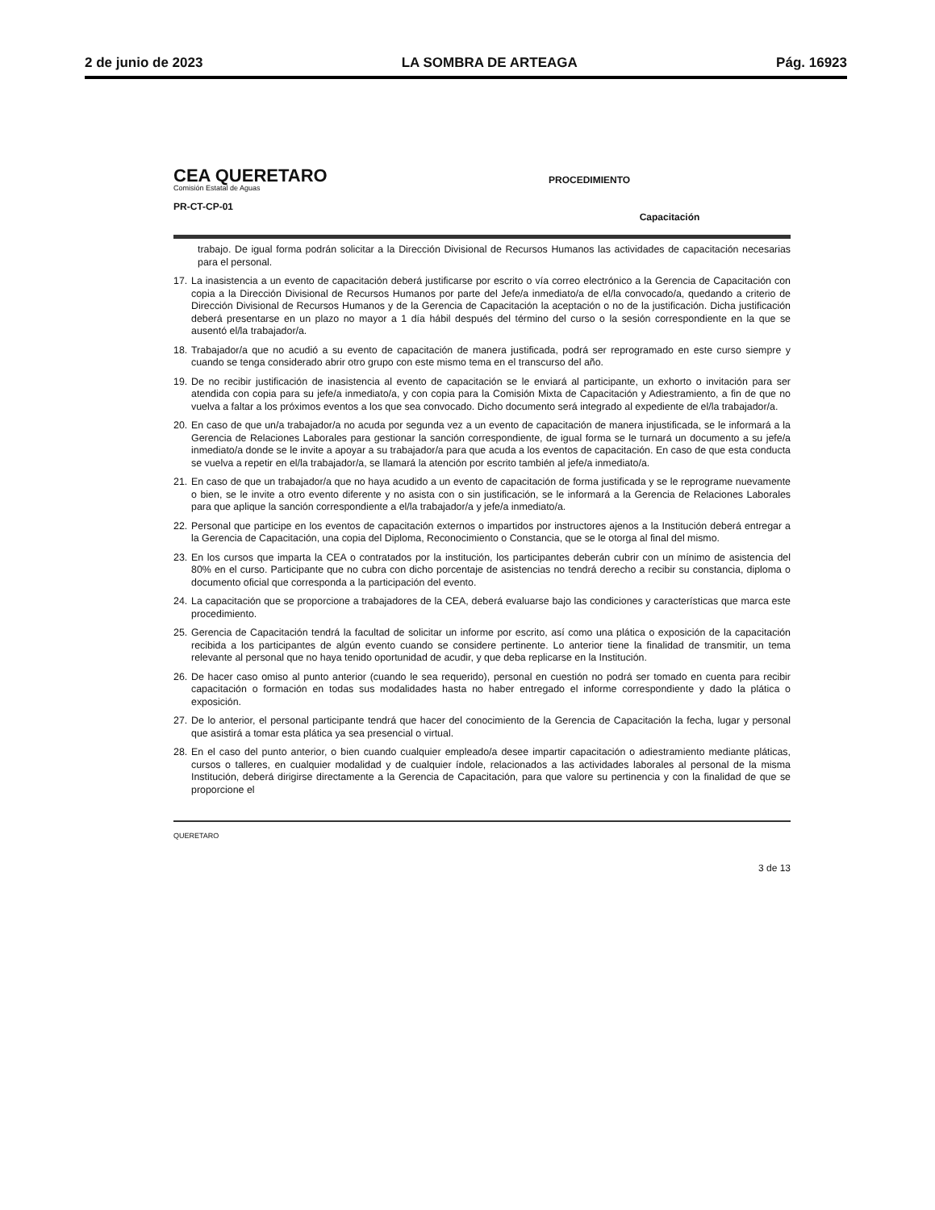2 de junio de 2023 LA SOMBRA DE ARTEAGA Pág. 16923
CEA QUERETARO
Comisión Estatal de Aguas
PR-CT-CP-01
PROCEDIMIENTO
Capacitación
trabajo. De igual forma podrán solicitar a la Dirección Divisional de Recursos Humanos las actividades de capacitación necesarias para el personal.
17.
La inasistencia a un evento de capacitación deberá justificarse por escrito o vía correo electrónico a la Gerencia de Capacitación con copia a la Dirección Divisional de Recursos Humanos por parte del Jefe/a inmediato/a de el/la convocado/a, quedando a criterio de Dirección Divisional de Recursos Humanos y de la Gerencia de Capacitación la aceptación o no de la justificación. Dicha justificación deberá presentarse en un plazo no mayor a 1 día hábil después del término del curso o la sesión correspondiente en la que se ausentó el/la trabajador/a.
18.
Trabajador/a que no acudió a su evento de capacitación de manera justificada, podrá ser reprogramado en este curso siempre y cuando se tenga considerado abrir otro grupo con este mismo tema en el transcurso del año.
19.
De no recibir justificación de inasistencia al evento de capacitación se le enviará al participante, un exhorto o invitación para ser atendida con copia para su jefe/a inmediato/a, y con copia para la Comisión Mixta de Capacitación y Adiestramiento, a fin de que no vuelva a faltar a los próximos eventos a los que sea convocado. Dicho documento será integrado al expediente de el/la trabajador/a.
20.
En caso de que un/a trabajador/a no acuda por segunda vez a un evento de capacitación de manera injustificada, se le informará a la Gerencia de Relaciones Laborales para gestionar la sanción correspondiente, de igual forma se le turnará un documento a su jefe/a inmediato/a donde se le invite a apoyar a su trabajador/a para que acuda a los eventos de capacitación. En caso de que esta conducta se vuelva a repetir en el/la trabajador/a, se llamará la atención por escrito también al jefe/a inmediato/a.
21.
En caso de que un trabajador/a que no haya acudido a un evento de capacitación de forma justificada y se le reprograme nuevamente o bien, se le invite a otro evento diferente y no asista con o sin justificación, se le informará a la Gerencia de Relaciones Laborales para que aplique la sanción correspondiente a el/la trabajador/a y jefe/a inmediato/a.
22.
Personal que participe en los eventos de capacitación externos o impartidos por instructores ajenos a la Institución deberá entregar a la Gerencia de Capacitación, una copia del Diploma, Reconocimiento o Constancia, que se le otorga al final del mismo.
23.
En los cursos que imparta la CEA o contratados por la institución, los participantes deberán cubrir con un mínimo de asistencia del 80% en el curso. Participante que no cubra con dicho porcentaje de asistencias no tendrá derecho a recibir su constancia, diploma o documento oficial que corresponda a la participación del evento.
24.
La capacitación que se proporcione a trabajadores de la CEA, deberá evaluarse bajo las condiciones y características que marca este procedimiento.
25.
Gerencia de Capacitación tendrá la facultad de solicitar un informe por escrito, así como una plática o exposición de la capacitación recibida a los participantes de algún evento cuando se considere pertinente. Lo anterior tiene la finalidad de transmitir, un tema relevante al personal que no haya tenido oportunidad de acudir, y que deba replicarse en la Institución.
26.
De hacer caso omiso al punto anterior (cuando le sea requerido), personal en cuestión no podrá ser tomado en cuenta para recibir capacitación o formación en todas sus modalidades hasta no haber entregado el informe correspondiente y dado la plática o exposición.
27.
De lo anterior, el personal participante tendrá que hacer del conocimiento de la Gerencia de Capacitación la fecha, lugar y personal que asistirá a tomar esta plática ya sea presencial o virtual.
28.
En el caso del punto anterior, o bien cuando cualquier empleado/a desee impartir capacitación o adiestramiento mediante pláticas, cursos o talleres, en cualquier modalidad y de cualquier índole, relacionados a las actividades laborales al personal de la misma Institución, deberá dirigirse directamente a la Gerencia de Capacitación, para que valore su pertinencia y con la finalidad de que se proporcione el
QUERETARO 3 de 13